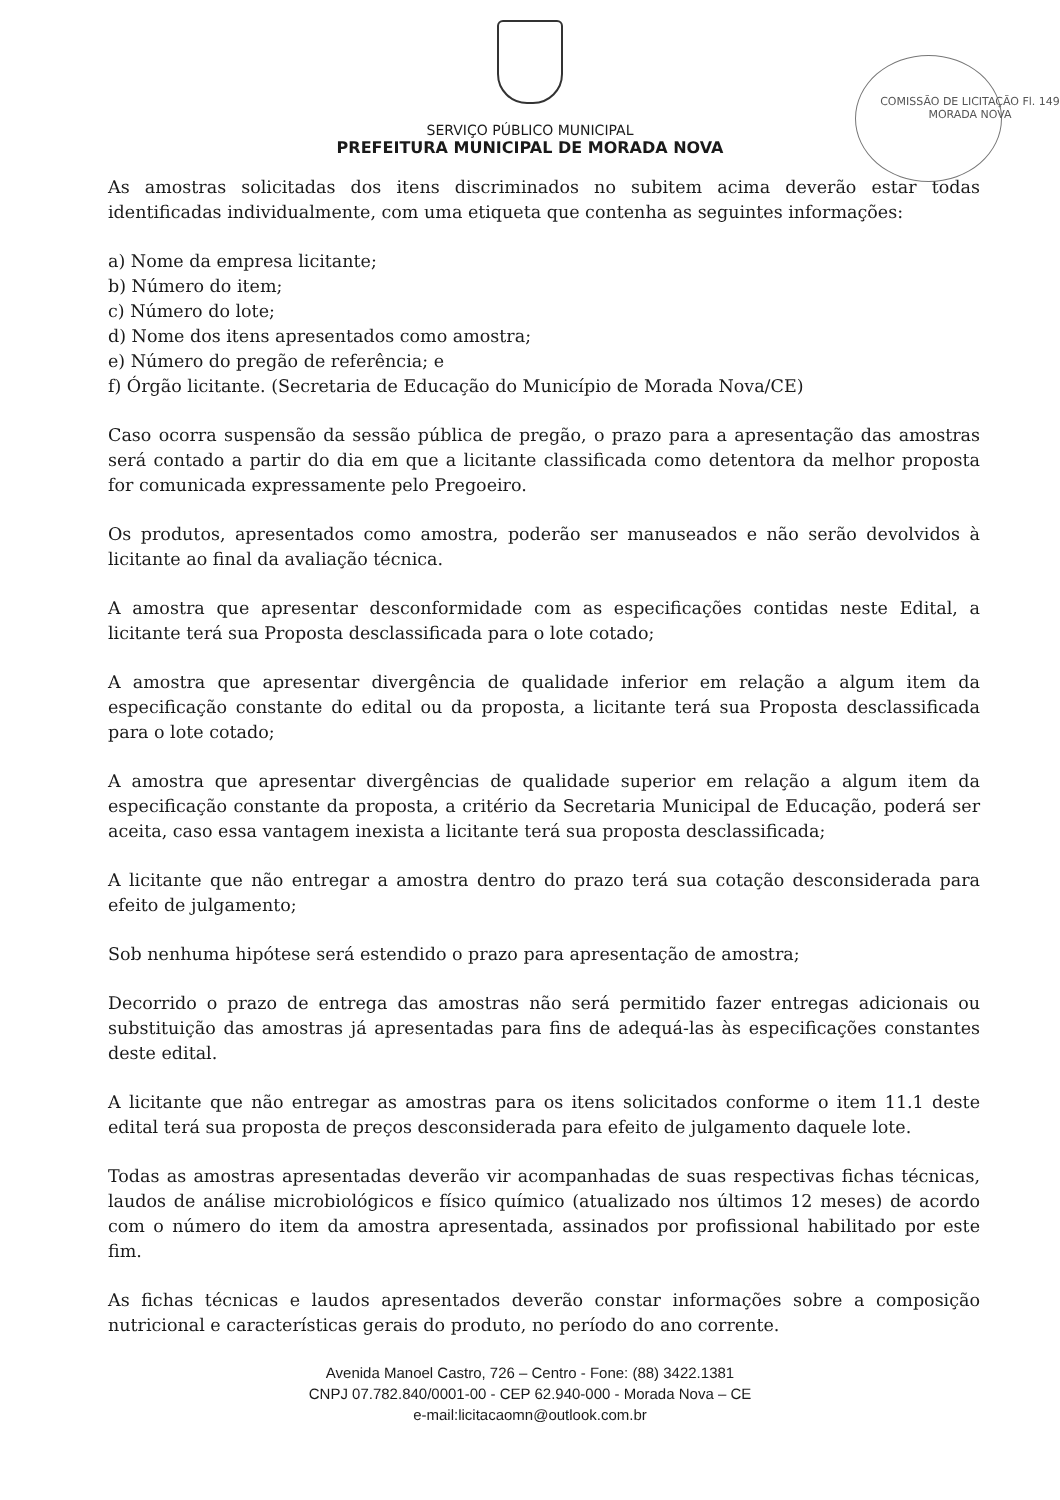SERVIÇO PÚBLICO MUNICIPAL
PREFEITURA MUNICIPAL DE MORADA NOVA
COMISSÃO DE LICITAÇÃO Fl. 149 MORADA NOVA
As amostras solicitadas dos itens discriminados no subitem acima deverão estar todas identificadas individualmente, com uma etiqueta que contenha as seguintes informações:
a) Nome da empresa licitante;
b) Número do item;
c) Número do lote;
d) Nome dos itens apresentados como amostra;
e) Número do pregão de referência; e
f) Órgão licitante. (Secretaria de Educação do Município de Morada Nova/CE)
Caso ocorra suspensão da sessão pública de pregão, o prazo para a apresentação das amostras será contado a partir do dia em que a licitante classificada como detentora da melhor proposta for comunicada expressamente pelo Pregoeiro.
Os produtos, apresentados como amostra, poderão ser manuseados e não serão devolvidos à licitante ao final da avaliação técnica.
A amostra que apresentar desconformidade com as especificações contidas neste Edital, a licitante terá sua Proposta desclassificada para o lote cotado;
A amostra que apresentar divergência de qualidade inferior em relação a algum item da especificação constante do edital ou da proposta, a licitante terá sua Proposta desclassificada para o lote cotado;
A amostra que apresentar divergências de qualidade superior em relação a algum item da especificação constante da proposta, a critério da Secretaria Municipal de Educação, poderá ser aceita, caso essa vantagem inexista a licitante terá sua proposta desclassificada;
A licitante que não entregar a amostra dentro do prazo terá sua cotação desconsiderada para efeito de julgamento;
Sob nenhuma hipótese será estendido o prazo para apresentação de amostra;
Decorrido o prazo de entrega das amostras não será permitido fazer entregas adicionais ou substituição das amostras já apresentadas para fins de adequá-las às especificações constantes deste edital.
A licitante que não entregar as amostras para os itens solicitados conforme o item 11.1 deste edital terá sua proposta de preços desconsiderada para efeito de julgamento daquele lote.
Todas as amostras apresentadas deverão vir acompanhadas de suas respectivas fichas técnicas, laudos de análise microbiológicos e físico químico (atualizado nos últimos 12 meses) de acordo com o número do item da amostra apresentada, assinados por profissional habilitado por este fim.
As fichas técnicas e laudos apresentados deverão constar informações sobre a composição nutricional e características gerais do produto, no período do ano corrente.
Avenida Manoel Castro, 726 – Centro - Fone: (88) 3422.1381
CNPJ 07.782.840/0001-00 - CEP 62.940-000 - Morada Nova – CE
e-mail:licitacaomn@outlook.com.br